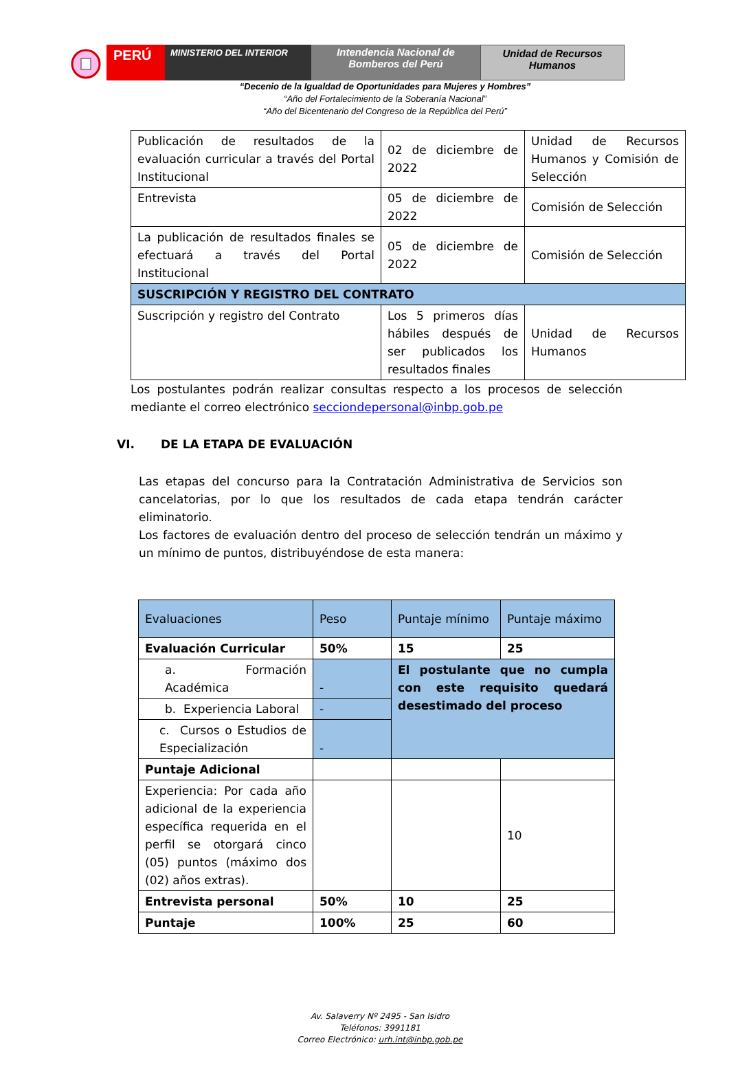PERÚ
MINISTERIO DEL INTERIOR
Intendencia Nacional de Bomberos del Perú
Unidad de Recursos Humanos
“Decenio de la Igualdad de Oportunidades para Mujeres y Hombres”
“Año del Fortalecimiento de la Soberanía Nacional”
“Año del Bicentenario del Congreso de la República del Perú”
| Publicación de resultados de la evaluación curricular a través del Portal Institucional | 02 de diciembre de 2022 | Unidad de Recursos Humanos y Comisión de Selección |
| Entrevista | 05 de diciembre de 2022 | Comisión de Selección |
| La publicación de resultados finales se efectuará a través del Portal Institucional | 05 de diciembre de 2022 | Comisión de Selección |
| SUSCRIPCIÓN Y REGISTRO DEL CONTRATO | | |
| Suscripción y registro del Contrato | Los 5 primeros días hábiles después de ser publicados los resultados finales | Unidad de Recursos Humanos |
Los postulantes podrán realizar consultas respecto a los procesos de selección mediante el correo electrónico secciondepersonal@inbp.gob.pe
VI. DE LA ETAPA DE EVALUACIÓN
Las etapas del concurso para la Contratación Administrativa de Servicios son cancelatorias, por lo que los resultados de cada etapa tendrán carácter eliminatorio.
Los factores de evaluación dentro del proceso de selección tendrán un máximo y un mínimo de puntos, distribuyéndose de esta manera:
| Evaluaciones | Peso | Puntaje mínimo | Puntaje máximo |
| Evaluación Curricular | 50% | 15 | 25 |
| a. Formación Académica | - | El postulante que no cumpla con este requisito quedará desestimado del proceso | |
| b. Experiencia Laboral | - | | |
| c. Cursos o Estudios de Especialización | - | | |
| Puntaje Adicional | | | |
| Experiencia: Por cada año adicional de la experiencia específica requerida en el perfil se otorgará cinco (05) puntos (máximo dos (02) años extras). | | | 10 |
| Entrevista personal | 50% | 10 | 25 |
| Puntaje | 100% | 25 | 60 |
Av. Salaverry Nº 2495 - San Isidro
Teléfonos: 3991181
Correo Electrónico: urh.int@inbp.gob.pe